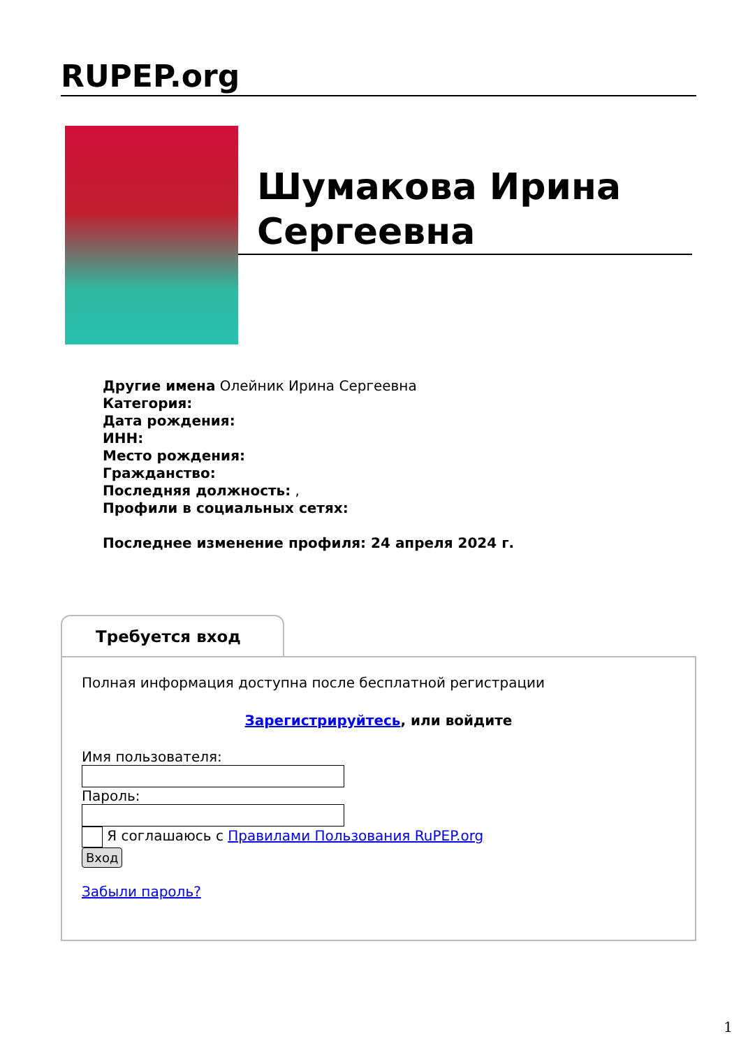RUPEP.org
Шумакова Ирина Сергеевна
Другие имена Олейник Ирина Сергеевна
Категория:
Дата рождения:
ИНН:
Место рождения:
Гражданство:
Последняя должность: ,
Профили в социальных сетях:
Последнее изменение профиля: 24 апреля 2024 г.
Требуется вход
Полная информация доступна после бесплатной регистрации
Зарегистрируйтесь, или войдите
Имя пользователя:
Пароль:
Я соглашаюсь с Правилами Пользования RuPEP.org
Вход
Забыли пароль?
1